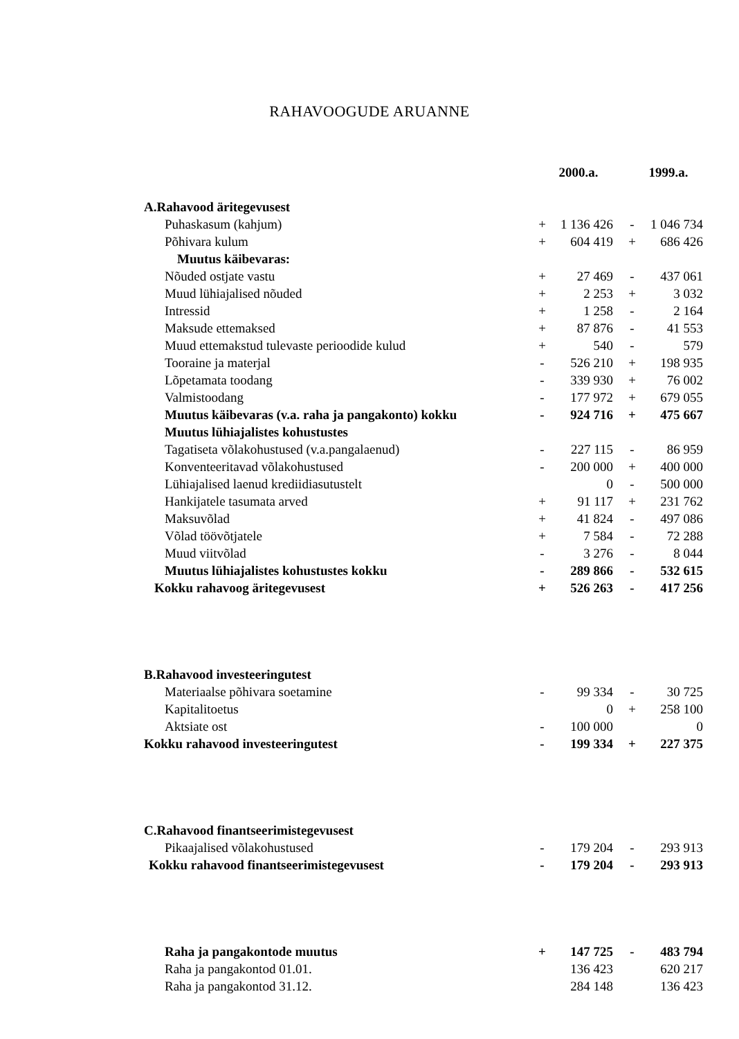RAHAVOOGUDE ARUANNE
| | 2000.a. | | 1999.a. | |
| --- | --- | --- | --- | --- |
| A.Rahavood äritegevusest | | | | |
| Puhaskasum (kahjum) | + | 1 136 426 | - | 1 046 734 |
| Põhivara kulum | + | 604 419 | + | 686 426 |
| Muutus käibevaras: | | | | |
| Nõuded ostjate vastu | + | 27 469 | - | 437 061 |
| Muud lühiajalised nõuded | + | 2 253 | + | 3 032 |
| Intressid | + | 1 258 | - | 2 164 |
| Maksude ettemaksed | + | 87 876 | - | 41 553 |
| Muud ettemakstud tulevaste perioodide kulud | + | 540 | - | 579 |
| Tooraine ja materjal | - | 526 210 | + | 198 935 |
| Lõpetamata toodang | - | 339 930 | + | 76 002 |
| Valmistoodang | - | 177 972 | + | 679 055 |
| Muutus käibevaras (v.a. raha ja pangakonto) kokku | - | 924 716 | + | 475 667 |
| Muutus lühiajalistes kohustustes | | | | |
| Tagatiseta võlakohustused (v.a.pangalaenud) | - | 227 115 | - | 86 959 |
| Konventeeritavad võlakohustused | - | 200 000 | + | 400 000 |
| Lühiajalised laenud krediidiasutustelt | | 0 | - | 500 000 |
| Hankijatele tasumata arved | + | 91 117 | + | 231 762 |
| Maksuvõlad | + | 41 824 | - | 497 086 |
| Võlad töövõtjatele | + | 7 584 | - | 72 288 |
| Muud viitvõlad | - | 3 276 | - | 8 044 |
| Muutus lühiajalistes kohustustes kokku | - | 289 866 | - | 532 615 |
| Kokku rahavoog äritegevusest | + | 526 263 | - | 417 256 |
| B.Rahavood investeeringutest | | | | |
| Materiaalse põhivara soetamine | - | 99 334 | - | 30 725 |
| Kapitalitoetus | | 0 | + | 258 100 |
| Aktsiate ost | - | 100 000 | | 0 |
| Kokku rahavood investeeringutest | - | 199 334 | + | 227 375 |
| C.Rahavood finantseerimistegevusest | | | | |
| Pikaajalised võlakohustused | - | 179 204 | - | 293 913 |
| Kokku rahavood finantseerimistegevusest | - | 179 204 | - | 293 913 |
| Raha ja pangakontode muutus | + | 147 725 | - | 483 794 |
| Raha ja pangakontod 01.01. | | 136 423 | | 620 217 |
| Raha ja pangakontod 31.12. | | 284 148 | | 136 423 |